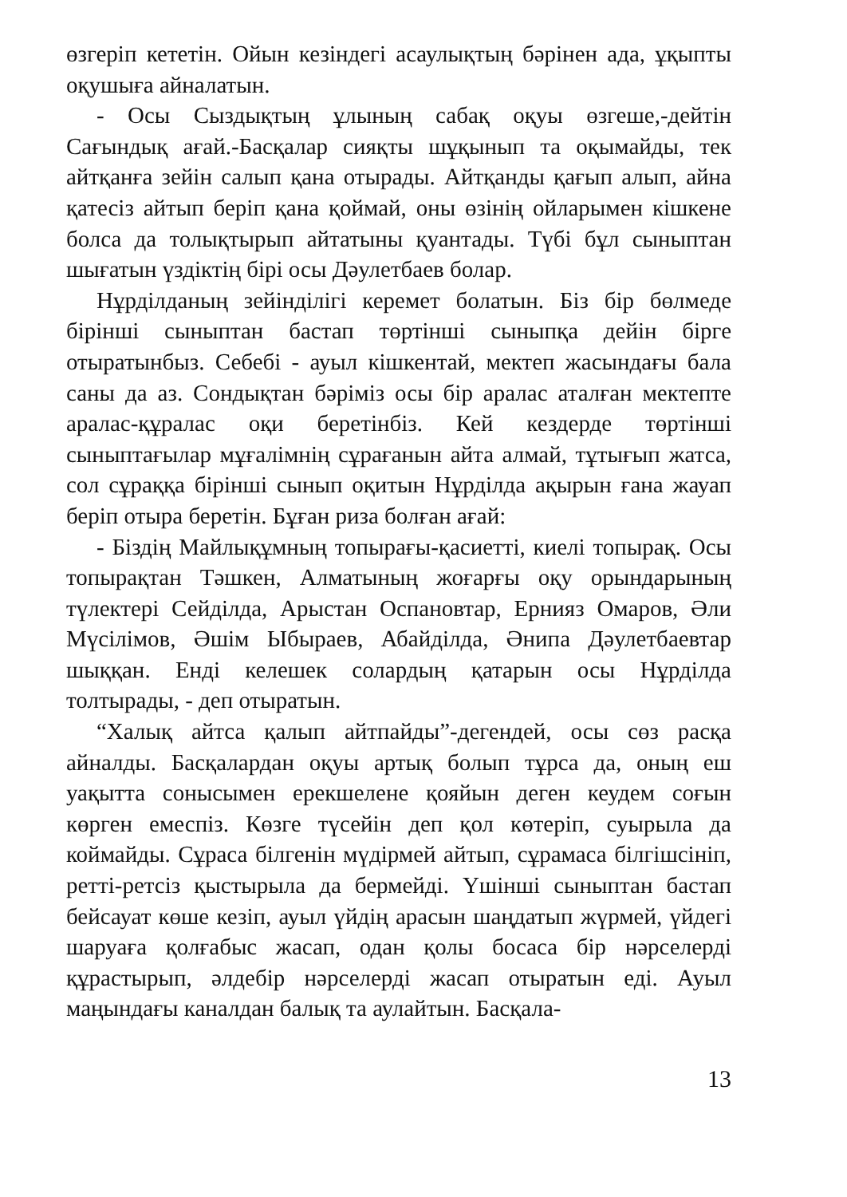өзгеріп кететін. Ойын кезіндегі асаулықтың бәрінен ада, ұқыпты оқушыға айналатын.
- Осы Сыздықтың ұлының сабақ оқуы өзгеше,-дейтін Сағындық ағай.-Басқалар сияқты шұқынып та оқымайды, тек айтқанға зейін салып қана отырады. Айтқанды қағып алып, айна қатесіз айтып беріп қана қоймай, оны өзінің ойларымен кішкене болса да толықтырып айтатыны қуантады. Түбі бұл сыныптан шығатын үздіктің бірі осы Дәулетбаев болар.
Нұрділданың зейінділігі керемет болатын. Біз бір бөлмеде бірінші сыныптан бастап төртінші сыныпқа дейін бірге отыратынбыз. Себебі - ауыл кішкентай, мектеп жасындағы бала саны да аз. Сондықтан бәріміз осы бір аралас аталған мектепте аралас-құралас оқи беретінбіз. Кей кездерде төртінші сыныптағылар мұғалімнің сұрағанын айта алмай, тұтығып жатса, сол сұраққа бірінші сынып оқитын Нұрділда ақырын ғана жауап беріп отыра беретін. Бұған риза болған ағай:
- Біздің Майлықұмның топырағы-қасиетті, киелі топырақ. Осы топырақтан Тәшкен, Алматының жоғарғы оқу орындарының түлектері Сейділда, Арыстан Оспановтар, Ернияз Омаров, Әли Мүсілімов, Әшім Ыбыраев, Абайділда, Әнипа Дәулетбаевтар шыққан. Енді келешек солардың қатарын осы Нұрділда толтырады, - деп отыратын.
“Халық айтса қалып айтпайды”-дегендей, осы сөз расқа айналды. Басқалардан оқуы артық болып тұрса да, оның еш уақытта сонысымен ерекшелене қояйын деген кеудем соғын көрген емеспіз. Көзге түсейін деп қол көтеріп, суырыла да коймайды. Сұраса білгенін мүдірмей айтып, сұрамаса білгішсініп, ретті-ретсіз қыстырыла да бермейді. Үшінші сыныптан бастап бейсауат көше кезіп, ауыл үйдің арасын шаңдатып жүрмей, үйдегі шаруаға қолғабыс жасап, одан қолы босаса бір нәрселерді құрастырып, әлдебір нәрселерді жасап отыратын еді. Ауыл маңындағы каналдан балық та аулайтын. Басқала-
13